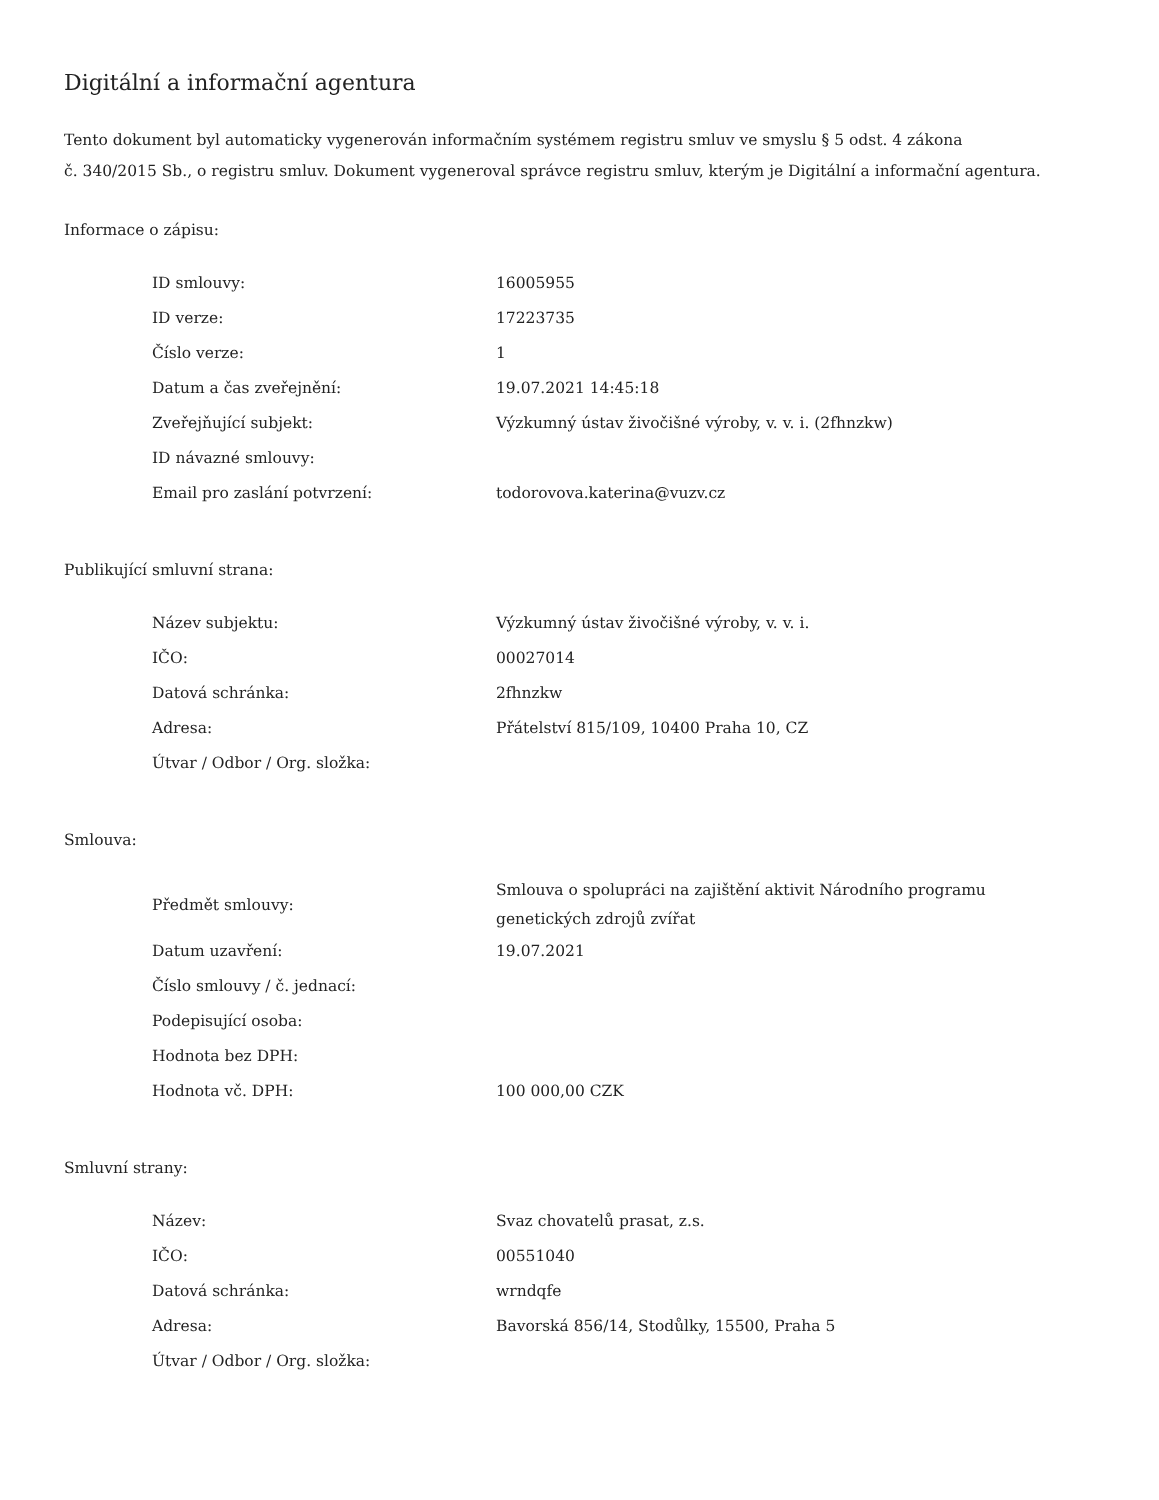Digitální a informační agentura
Tento dokument byl automaticky vygenerován informačním systémem registru smluv ve smyslu § 5 odst. 4 zákona
č. 340/2015 Sb., o registru smluv. Dokument vygeneroval správce registru smluv, kterým je Digitální a informační agentura.
Informace o zápisu:
| ID smlouvy: | 16005955 |
| ID verze: | 17223735 |
| Číslo verze: | 1 |
| Datum a čas zveřejnění: | 19.07.2021 14:45:18 |
| Zveřejňující subjekt: | Výzkumný ústav živočišné výroby, v. v. i. (2fhnzkw) |
| ID návazné smlouvy: | |
| Email pro zaslání potvrzení: | todorovova.katerina@vuzv.cz |
Publikující smluvní strana:
| Název subjektu: | Výzkumný ústav živočišné výroby, v. v. i. |
| IČO: | 00027014 |
| Datová schránka: | 2fhnzkw |
| Adresa: | Přátelství 815/109, 10400 Praha 10, CZ |
| Útvar / Odbor / Org. složka: | |
Smlouva:
| Předmět smlouvy: | Smlouva o spolupráci na zajištění aktivit Národního programu genetických zdrojů zvířat |
| Datum uzavření: | 19.07.2021 |
| Číslo smlouvy / č. jednací: | |
| Podepisující osoba: | |
| Hodnota bez DPH: | |
| Hodnota vč. DPH: | 100 000,00 CZK |
Smluvní strany:
| Název: | Svaz chovatelů prasat, z.s. |
| IČO: | 00551040 |
| Datová schránka: | wrndqfe |
| Adresa: | Bavorská 856/14, Stodůlky, 15500, Praha 5 |
| Útvar / Odbor / Org. složka: | |